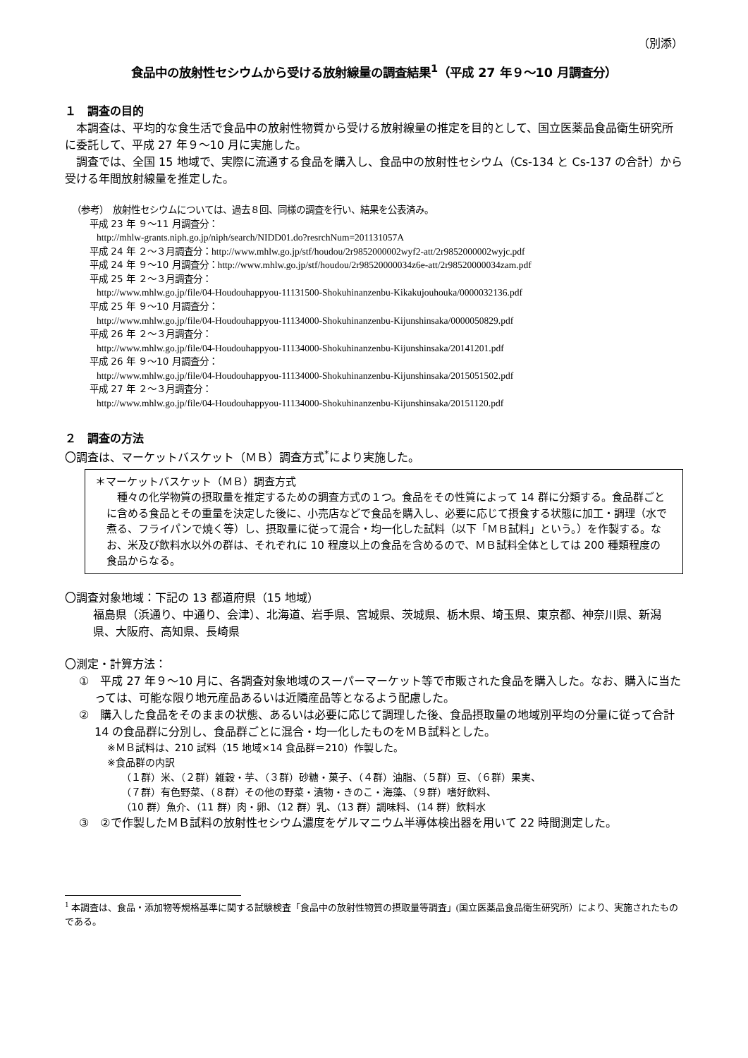（別添）
食品中の放射性セシウムから受ける放射線量の調査結果<sup>1</sup>（平成 27 年９～10 月調査分）
１　調査の目的
本調査は、平均的な食生活で食品中の放射性物質から受ける放射線量の推定を目的として、国立医薬品食品衛生研究所に委託して、平成 27 年９～10 月に実施した。
調査では、全国 15 地域で、実際に流通する食品を購入し、食品中の放射性セシウム（Cs-134 と Cs-137 の合計）から受ける年間放射線量を推定した。
（参考）　放射性セシウムについては、過去８回、同様の調査を行い、結果を公表済み。
平成 23 年 ９～11 月調査分：
http://mhlw-grants.niph.go.jp/niph/search/NIDD01.do?resrchNum=201131057A
平成 24 年 ２～３月調査分：http://www.mhlw.go.jp/stf/houdou/2r9852000002wyf2-att/2r9852000002wyjc.pdf
平成 24 年 ９～10 月調査分：http://www.mhlw.go.jp/stf/houdou/2r98520000034z6e-att/2r98520000034zam.pdf
平成 25 年 ２～３月調査分：
http://www.mhlw.go.jp/file/04-Houdouhappyou-11131500-Shokuhinanzenbu-Kikakujouhouka/0000032136.pdf
平成 25 年 ９～10 月調査分：
http://www.mhlw.go.jp/file/04-Houdouhappyou-11134000-Shokuhinanzenbu-Kijunshinsaka/0000050829.pdf
平成 26 年 ２～３月調査分：
http://www.mhlw.go.jp/file/04-Houdouhappyou-11134000-Shokuhinanzenbu-Kijunshinsaka/20141201.pdf
平成 26 年 ９～10 月調査分：
http://www.mhlw.go.jp/file/04-Houdouhappyou-11134000-Shokuhinanzenbu-Kijunshinsaka/2015051502.pdf
平成 27 年 ２～３月調査分：
http://www.mhlw.go.jp/file/04-Houdouhappyou-11134000-Shokuhinanzenbu-Kijunshinsaka/20151120.pdf
２　調査の方法
〇調査は、マーケットバスケット（ＭＢ）調査方式<sup>*</sup>により実施した。
＊マーケットバスケット（ＭＢ）調査方式
種々の化学物質の摂取量を推定するための調査方式の１つ。食品をその性質によって 14 群に分類する。食品群ごとに含める食品とその重量を決定した後に、小売店などで食品を購入し、必要に応じて摂食する状態に加工・調理（水で煮る、フライパンで焼く等）し、摂取量に従って混合・均一化した試料（以下「ＭＢ試料」という。）を作製する。なお、米及び飲料水以外の群は、それぞれに 10 程度以上の食品を含めるので、ＭＢ試料全体としては 200 種類程度の食品からなる。
〇調査対象地域：下記の 13 都道府県（15 地域）
福島県（浜通り、中通り、会津）、北海道、岩手県、宮城県、茨城県、栃木県、埼玉県、東京都、神奈川県、新潟県、大阪府、高知県、長崎県
〇測定・計算方法：
①　平成 27 年９～10 月に、各調査対象地域のスーパーマーケット等で市販された食品を購入した。なお、購入に当たっては、可能な限り地元産品あるいは近隣産品等となるよう配慮した。
②　購入した食品をそのままの状態、あるいは必要に応じて調理した後、食品摂取量の地域別平均の分量に従って合計 14 の食品群に分別し、食品群ごとに混合・均一化したものをＭＢ試料とした。
※ＭＢ試料は、210 試料（15 地域×14 食品群＝210）作製した。
※食品群の内訳
（１群）米、（２群）雑穀・芋、（３群）砂糖・菓子、（４群）油脂、（５群）豆、（６群）果実、
（７群）有色野菜、（８群）その他の野菜・漬物・きのこ・海藻、（９群）嗜好飲料、
（10 群）魚介、（11 群）肉・卵、（12 群）乳、（13 群）調味料、（14 群）飲料水
③　②で作製したＭＢ試料の放射性セシウム濃度をゲルマニウム半導体検出器を用いて 22 時間測定した。
<sup>1</sup> 本調査は、食品・添加物等規格基準に関する試験検査「食品中の放射性物質の摂取量等調査」(国立医薬品食品衛生研究所）により、実施されたものである。